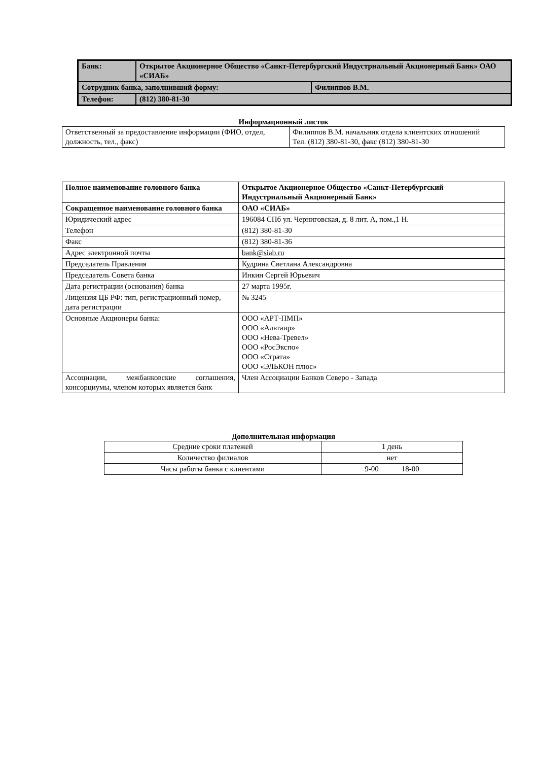| Банк: | Открытое Акционерное Общество «Санкт-Петербургский Индустриальный Акционерный Банк» ОАО «СИАБ» | |
| Сотрудник банка, заполнивший форму: | | Филиппов В.М. |
| Телефон: | (812) 380-81-30 | |
Информационный листок
| Ответственный за предоставление информации (ФИО, отдел, должность, тел., факс) | Филиппов В.М. начальник отдела клиентских отношений Тел. (812) 380-81-30, факс (812) 380-81-30 |
| Полное наименование головного банка | Открытое Акционерное Общество «Санкт-Петербургский Индустриальный Акционерный Банк» |
| Сокращенное наименование головного банка | ОАО «СИАБ» |
| Юридический адрес | 196084 СПб ул. Черниговская, д. 8 лит. А, пом.,1 Н. |
| Телефон | (812) 380-81-30 |
| Факс | (812) 380-81-36 |
| Адрес электронной почты | bank@siab.ru |
| Председатель Правления | Кудрина Светлана Александровна |
| Председатель Совета банка | Инкин Сергей Юрьевич |
| Дата регистрации (основания) банка | 27 марта 1995г. |
| Лицензия ЦБ РФ: тип, регистрационный номер, дата регистрации | № 3245 |
| Основные Акционеры банка: | ООО «АРТ-ПМП» ООО «Альтаир» ООО «Нева-Тревел» ООО «РосЭкспо» ООО «Страта» ООО «ЭЛЬКОН плюс» |
| Ассоциации, межбанковские соглашения, консорциумы, членом которых является банк | Член Ассоциации Банков Северо - Запада |
Дополнительная информация
| Средние сроки платежей | 1 день |
| Количество филиалов | нет |
| Часы работы банка с клиентами | 9-00 18-00 |